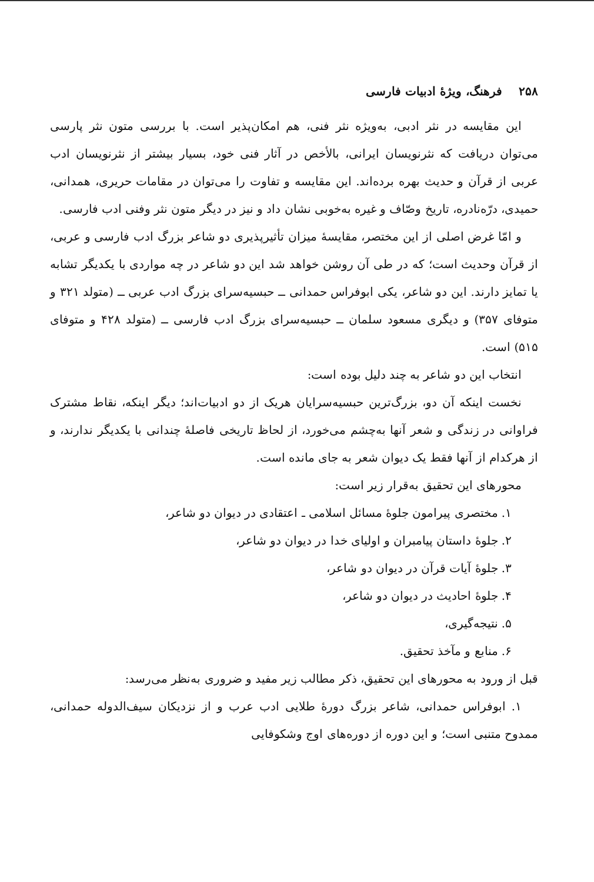۲۵۸ فرهنگ، ویژهٔ ادبیات فارسی
این مقایسه در نثر ادبی، به‌ویژه نثر فنی، هم امکان‌پذیر است. با بررسی متون نثر پارسی می‌توان دریافت که نثرنویسان ایرانی، بالأخص در آثار فنی خود، بسیار بیشتر از نثرنویسان ادب عربی از قرآن و حدیث بهره برده‌اند. این مقایسه و تفاوت را می‌توان در مقامات حریری، همدانی، حمیدی، درّه‌نادره، تاریخ وصّاف و غیره به‌خوبی نشان داد و نیز در دیگر متون نثر وفنی ادب فارسی.
و امّا غرض اصلی از این مختصر، مقایسهٔ میزان تأثیرپذیری دو شاعر بزرگ ادب فارسی و عربی، از قرآن وحدیث است؛ که در طی آن روشن خواهد شد این دو شاعر در چه مواردی با یکدیگر تشابه یا تمایز دارند. این دو شاعر، یکی ابوفراس حمدانی ــ حبسیه‌سرای بزرگ ادب عربی ــ (متولد ۳۲۱ و متوفای ۳۵۷) و دیگری مسعود سلمان ــ حبسیه‌سرای بزرگ ادب فارسی ــ (متولد ۴۲۸ و متوفای ۵۱۵) است.
انتخاب این دو شاعر به چند دلیل بوده است:
نخست اینکه آن دو، بزرگ‌ترین حبسیه‌سرایان هریک از دو ادبیات‌اند؛ دیگر اینکه، نقاط مشترک فراوانی در زندگی و شعر آنها به‌چشم می‌خورد، از لحاظ تاریخی فاصلهٔ چندانی با یکدیگر ندارند، و از هرکدام از آنها فقط یک دیوان شعر به جای مانده است.
محورهای این تحقیق به‌قرار زیر است:
۱. مختصری پیرامون جلوهٔ مسائل اسلامی ـ اعتقادی در دیوان دو شاعر،
۲. جلوهٔ داستان پیامبران و اولیای خدا در دیوان دو شاعر،
۳. جلوهٔ آیات قرآن در دیوان دو شاعر،
۴. جلوهٔ احادیث در دیوان دو شاعر،
۵. نتیجه‌گیری،
۶. منابع و مآخذ تحقیق.
قبل از ورود به محورهای این تحقیق، ذکر مطالب زیر مفید و ضروری به‌نظر می‌رسد:
۱. ابوفراس حمدانی، شاعر بزرگ دورهٔ طلایی ادب عرب و از نزدیکان سیف‌الدوله حمدانی، ممدوح متنبی است؛ و این دوره از دوره‌های اوج وشکوفایی